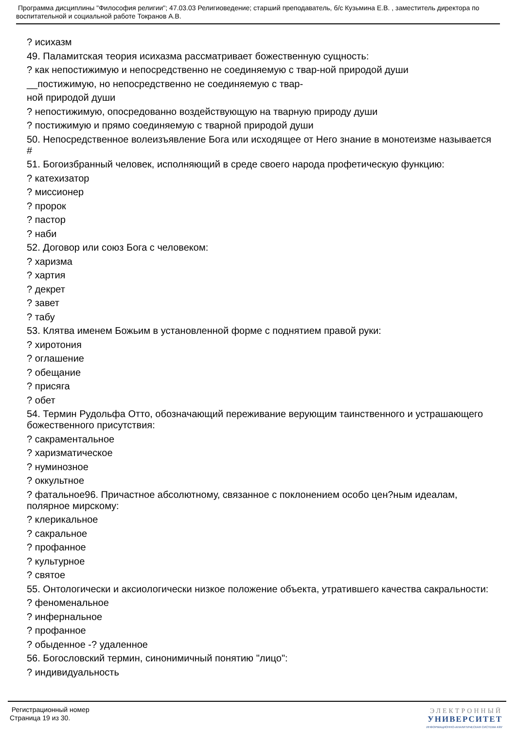Программа дисциплины "Философия религии"; 47.03.03 Религиоведение; старший преподаватель, б/с Кузьмина Е.В. , заместитель директора по воспитательной и социальной работе Токранов А.В.
? исихазм
49. Паламитская теория исихазма рассматривает божественную сущность:
? как непостижимую и непосредственно не соединяемую с твар-ной природой души
__постижимую, но непосредственно не соединяемую с твар-
ной природой души
? непостижимую, опосредованно воздействующую на тварную природу души
? постижимую и прямо соединяемую с тварной природой души
50. Непосредственное волеизъявление Бога или исходящее от Него знание в монотеизме называется #
51. Богоизбранный человек, исполняющий в среде своего народа профетическую функцию:
? катехизатор
? миссионер
? пророк
? пастор
? наби
52. Договор или союз Бога с человеком:
? харизма
? хартия
? декрет
? завет
? табу
53. Клятва именем Божьим в установленной форме с поднятием правой руки:
? хиротония
? оглашение
? обещание
? присяга
? обет
54. Термин Рудольфа Отто, обозначающий переживание верующим таинственного и устрашающего божественного присутствия:
? сакраментальное
? харизматическое
? нуминозное
? оккультное
? фатальное96. Причастное абсолютному, связанное с поклонением особо цен?ным идеалам, полярное мирскому:
? клерикальное
? сакральное
? профанное
? культурное
? святое
55. Онтологически и аксиологически низкое положение объекта, утратившего качества сакральности:
? феноменальное
? инфернальное
? профанное
? обыденное -? удаленное
56. Богословский термин, синонимичный понятию "лицо":
? индивидуальность
Регистрационный номер
Страница 19 из 30.
ЭЛЕКТРОННЫЙ
УНИВЕРСИТЕТ
ИНФОРМАЦИОННО-АНАЛИТИЧЕСКАЯ СИСТЕМА КФУ